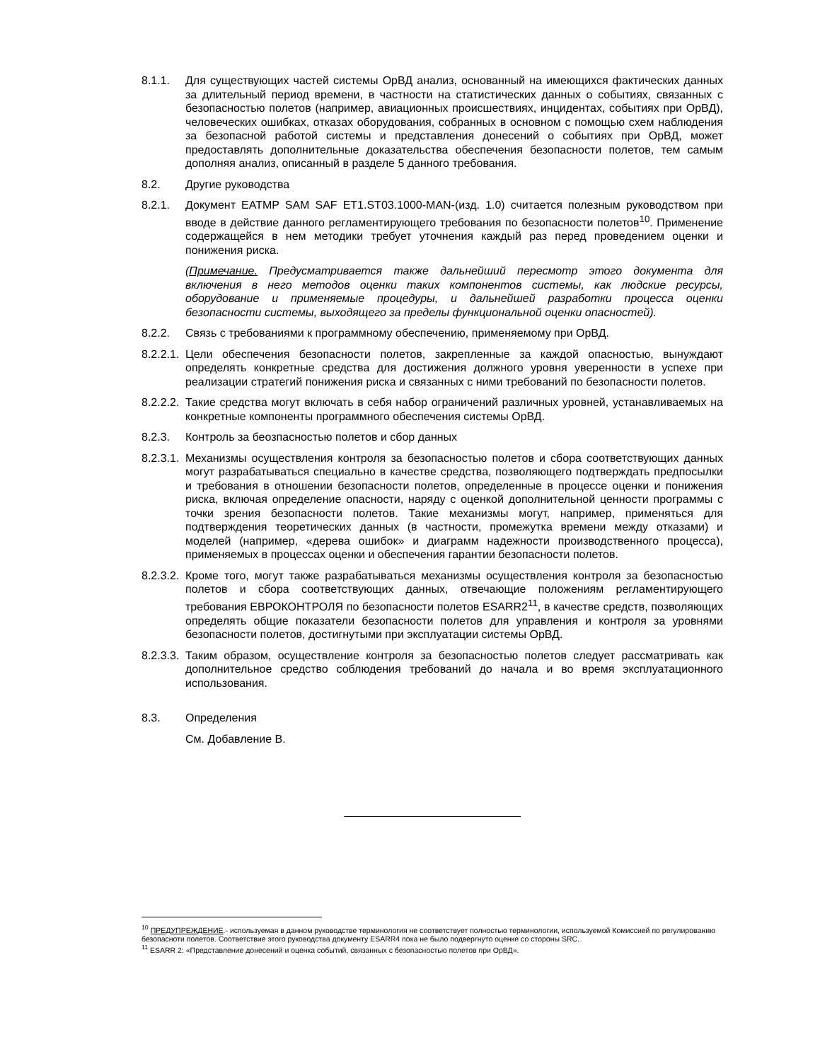8.1.1. Для существующих частей системы ОрВД анализ, основанный на имеющихся фактических данных за длительный период времени, в частности на статистических данных о событиях, связанных с безопасностью полетов (например, авиационных происшествиях, инцидентах, событиях при ОрВД), человеческих ошибках, отказах оборудования, собранных в основном с помощью схем наблюдения за безопасной работой системы и представления донесений о событиях при ОрВД, может предоставлять дополнительные доказательства обеспечения безопасности полетов, тем самым дополняя анализ, описанный в разделе 5 данного требования.
8.2. Другие руководства
8.2.1. Документ EATMP SAM SAF ET1.ST03.1000-MAN-(изд. 1.0) считается полезным руководством при вводе в действие данного регламентирующего требования по безопасности полетов<sup>10</sup>. Применение содержащейся в нем методики требует уточнения каждый раз перед проведением оценки и понижения риска.
(Примечание. Предусматривается также дальнейший пересмотр этого документа для включения в него методов оценки таких компонентов системы, как людские ресурсы, оборудование и применяемые процедуры, и дальнейшей разработки процесса оценки безопасности системы, выходящего за пределы функциональной оценки опасностей).
8.2.2. Связь с требованиями к программному обеспечению, применяемому при ОрВД.
8.2.2.1.
Цели обеспечения безопасности полетов, закрепленные за каждой опасностью, вынуждают определять конкретные средства для достижения должного уровня уверенности в успехе при реализации стратегий понижения риска и связанных с ними требований по безопасности полетов.
8.2.2.2.
Такие средства могут включать в себя набор ограничений различных уровней, устанавливаемых на конкретные компоненты программного обеспечения системы ОрВД.
8.2.3. Контроль за беозпасностью полетов и сбор данных
8.2.3.1.
Механизмы осуществления контроля за безопасностью полетов и сбора соответствующих данных могут разрабатываться специально в качестве средства, позволяющего подтверждать предпосылки и требования в отношении безопасности полетов, определенные в процессе оценки и понижения риска, включая определение опасности, наряду с оценкой дополнительной ценности программы с точки зрения безопасности полетов. Такие механизмы могут, например, применяться для подтверждения теоретических данных (в частности, промежутка времени между отказами) и моделей (например, «дерева ошибок» и диаграмм надежности производственного процесса), применяемых в процессах оценки и обеспечения гарантии безопасности полетов.
8.2.3.2.
Кроме того, могут также разрабатываться механизмы осуществления контроля за безопасностью полетов и сбора соответствующих данных, отвечающие положениям регламентирующего требования ЕВРОКОНТРОЛЯ по безопасности полетов ESARR2<sup>11</sup>, в качестве средств, позволяющих определять общие показатели безопасности полетов для управления и контроля за уровнями безопасности полетов, достигнутыми при эксплуатации системы ОрВД.
8.2.3.3.
Таким образом, осуществление контроля за безопасностью полетов следует рассматривать как дополнительное средство соблюдения требований до начала и во время эксплуатационного использования.
8.3. Определения
См. Добавление В.
<sup>10</sup> ПРЕДУПРЕЖДЕНИЕ.- используемая в данном руководстве терминология не соответствует полностью терминологии, используемой Комиссией по регулированию безопасноти полетов. Соответствие этого руководства документу ESARR4 пока не было подвергнуто оценке со стороны SRC.
<sup>11</sup> ESARR 2: «Представление донесений и оценка событий, связанных с безопасностью полетов при ОрВД».